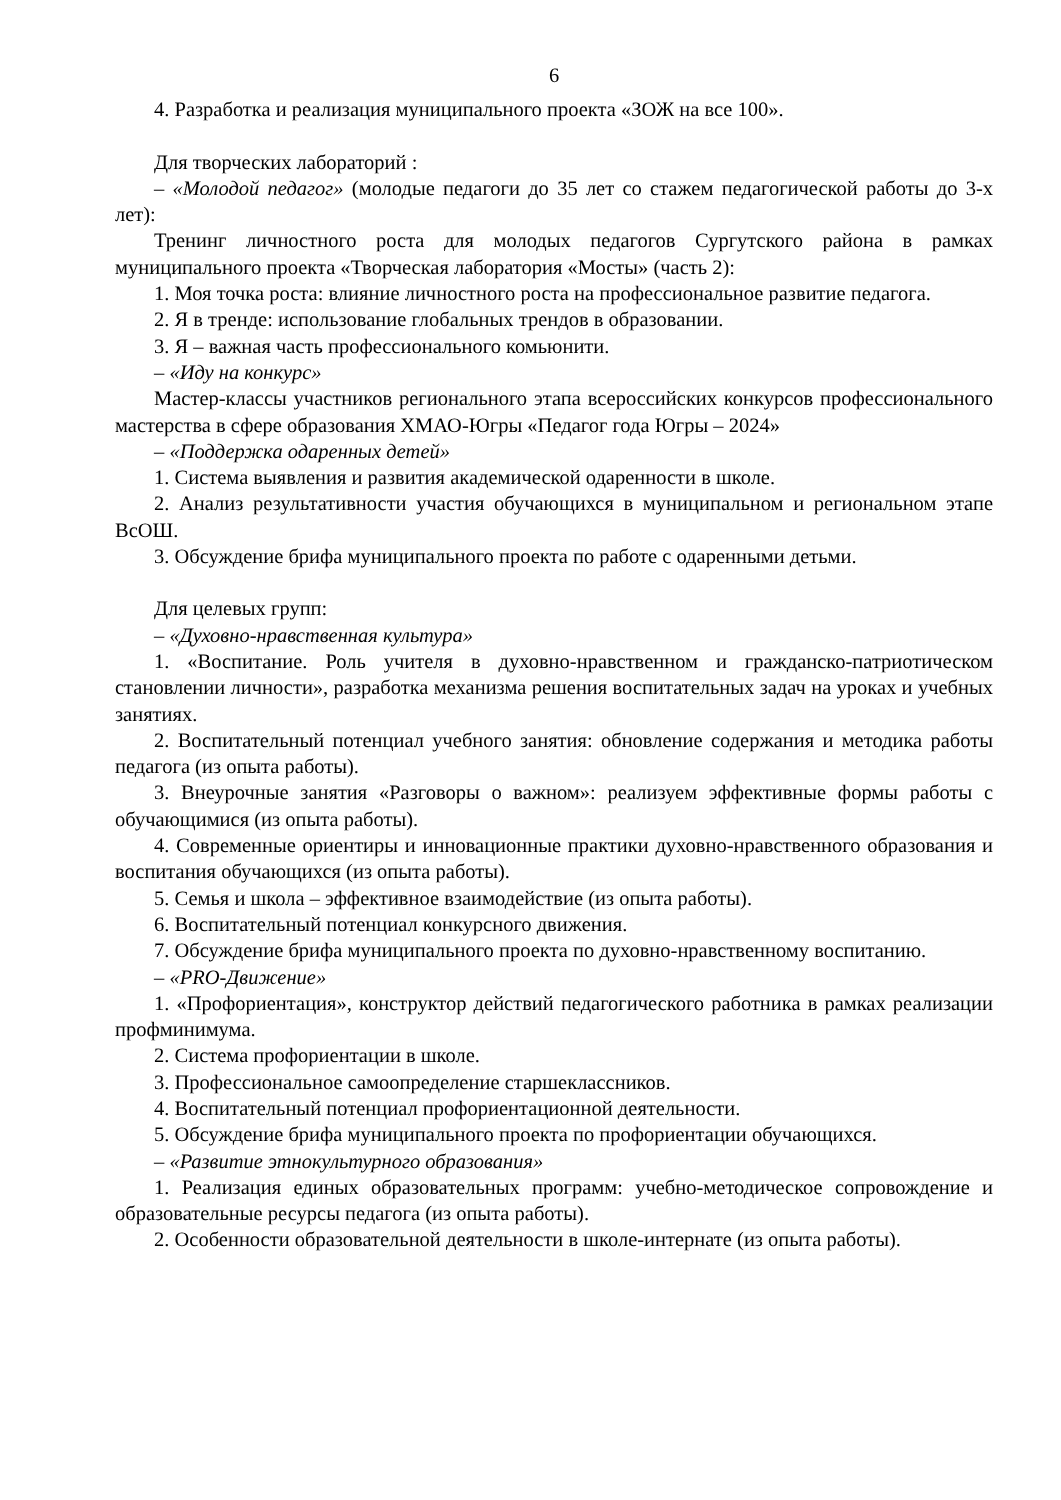6
4. Разработка и реализация муниципального проекта «ЗОЖ на все 100».
Для творческих лабораторий :
– «Молодой педагог» (молодые педагоги до 35 лет со стажем педагогической работы до 3-х лет):
Тренинг личностного роста для молодых педагогов Сургутского района в рамках муниципального проекта «Творческая лаборатория «Мосты» (часть 2):
1. Моя точка роста: влияние личностного роста на профессиональное развитие педагога.
2. Я в тренде: использование глобальных трендов в образовании.
3. Я – важная часть профессионального комьюнити.
– «Иду на конкурс»
Мастер-классы участников регионального этапа всероссийских конкурсов профессионального мастерства в сфере образования ХМАО-Югры «Педагог года Югры – 2024»
– «Поддержка одаренных детей»
1. Система выявления и развития академической одаренности в школе.
2. Анализ результативности участия обучающихся в муниципальном и региональном этапе ВсОШ.
3. Обсуждение брифа муниципального проекта по работе с одаренными детьми.
Для целевых групп:
– «Духовно-нравственная культура»
1. «Воспитание. Роль учителя в духовно-нравственном и гражданско-патриотическом становлении личности», разработка механизма решения воспитательных задач на уроках и учебных занятиях.
2. Воспитательный потенциал учебного занятия: обновление содержания и методика работы педагога (из опыта работы).
3. Внеурочные занятия «Разговоры о важном»: реализуем эффективные формы работы с обучающимися (из опыта работы).
4. Современные ориентиры и инновационные практики духовно-нравственного образования и воспитания обучающихся (из опыта работы).
5. Семья и школа – эффективное взаимодействие (из опыта работы).
6. Воспитательный потенциал конкурсного движения.
7. Обсуждение брифа муниципального проекта по духовно-нравственному воспитанию.
– «PRO-Движение»
1. «Профориентация», конструктор действий педагогического работника в рамках реализации профминимума.
2. Система профориентации в школе.
3. Профессиональное самоопределение старшеклассников.
4. Воспитательный потенциал профориентационной деятельности.
5. Обсуждение брифа муниципального проекта по профориентации обучающихся.
– «Развитие этнокультурного образования»
1. Реализация единых образовательных программ: учебно-методическое сопровождение и образовательные ресурсы педагога (из опыта работы).
2. Особенности образовательной деятельности в школе-интернате (из опыта работы).